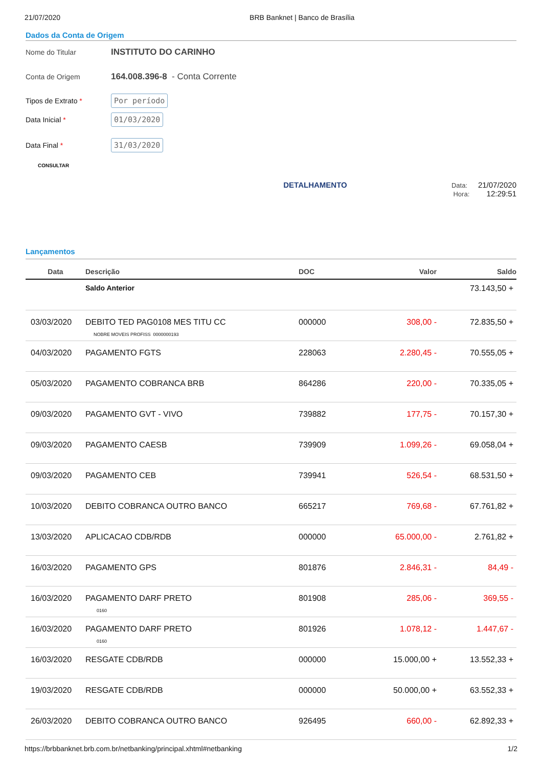21/07/2020 BRB Banknet | Banco de Brasília
Dados da Conta de Origem
Nome do Titular INSTITUTO DO CARINHO
Conta de Origem 164.008.396-8 - Conta Corrente
Tipos de Extrato * Por período
Data Inicial * 01/03/2020
Data Final * 31/03/2020
CONSULTAR
DETALHAMENTO
Data: 21/07/2020
Hora: 12:29:51
Lançamentos
| Data | Descrição | DOC | Valor | Saldo |
| --- | --- | --- | --- | --- |
| | Saldo Anterior | | | 73.143,50 + |
| 03/03/2020 | DEBITO TED PAG0108 MES TITU CC NOBRE MOVEIS PROFISS 0000000193 | 000000 | 308,00 - | 72.835,50 + |
| 04/03/2020 | PAGAMENTO FGTS | 228063 | 2.280,45 - | 70.555,05 + |
| 05/03/2020 | PAGAMENTO COBRANCA BRB | 864286 | 220,00 - | 70.335,05 + |
| 09/03/2020 | PAGAMENTO GVT - VIVO | 739882 | 177,75 - | 70.157,30 + |
| 09/03/2020 | PAGAMENTO CAESB | 739909 | 1.099,26 - | 69.058,04 + |
| 09/03/2020 | PAGAMENTO CEB | 739941 | 526,54 - | 68.531,50 + |
| 10/03/2020 | DEBITO COBRANCA OUTRO BANCO | 665217 | 769,68 - | 67.761,82 + |
| 13/03/2020 | APLICACAO CDB/RDB | 000000 | 65.000,00 - | 2.761,82 + |
| 16/03/2020 | PAGAMENTO GPS | 801876 | 2.846,31 - | 84,49 - |
| 16/03/2020 | PAGAMENTO DARF PRETO 0160 | 801908 | 285,06 - | 369,55 - |
| 16/03/2020 | PAGAMENTO DARF PRETO 0160 | 801926 | 1.078,12 - | 1.447,67 - |
| 16/03/2020 | RESGATE CDB/RDB | 000000 | 15.000,00 + | 13.552,33 + |
| 19/03/2020 | RESGATE CDB/RDB | 000000 | 50.000,00 + | 63.552,33 + |
| 26/03/2020 | DEBITO COBRANCA OUTRO BANCO | 926495 | 660,00 - | 62.892,33 + |
https://brbbanknet.brb.com.br/netbanking/principal.xhtml#netbanking 1/2